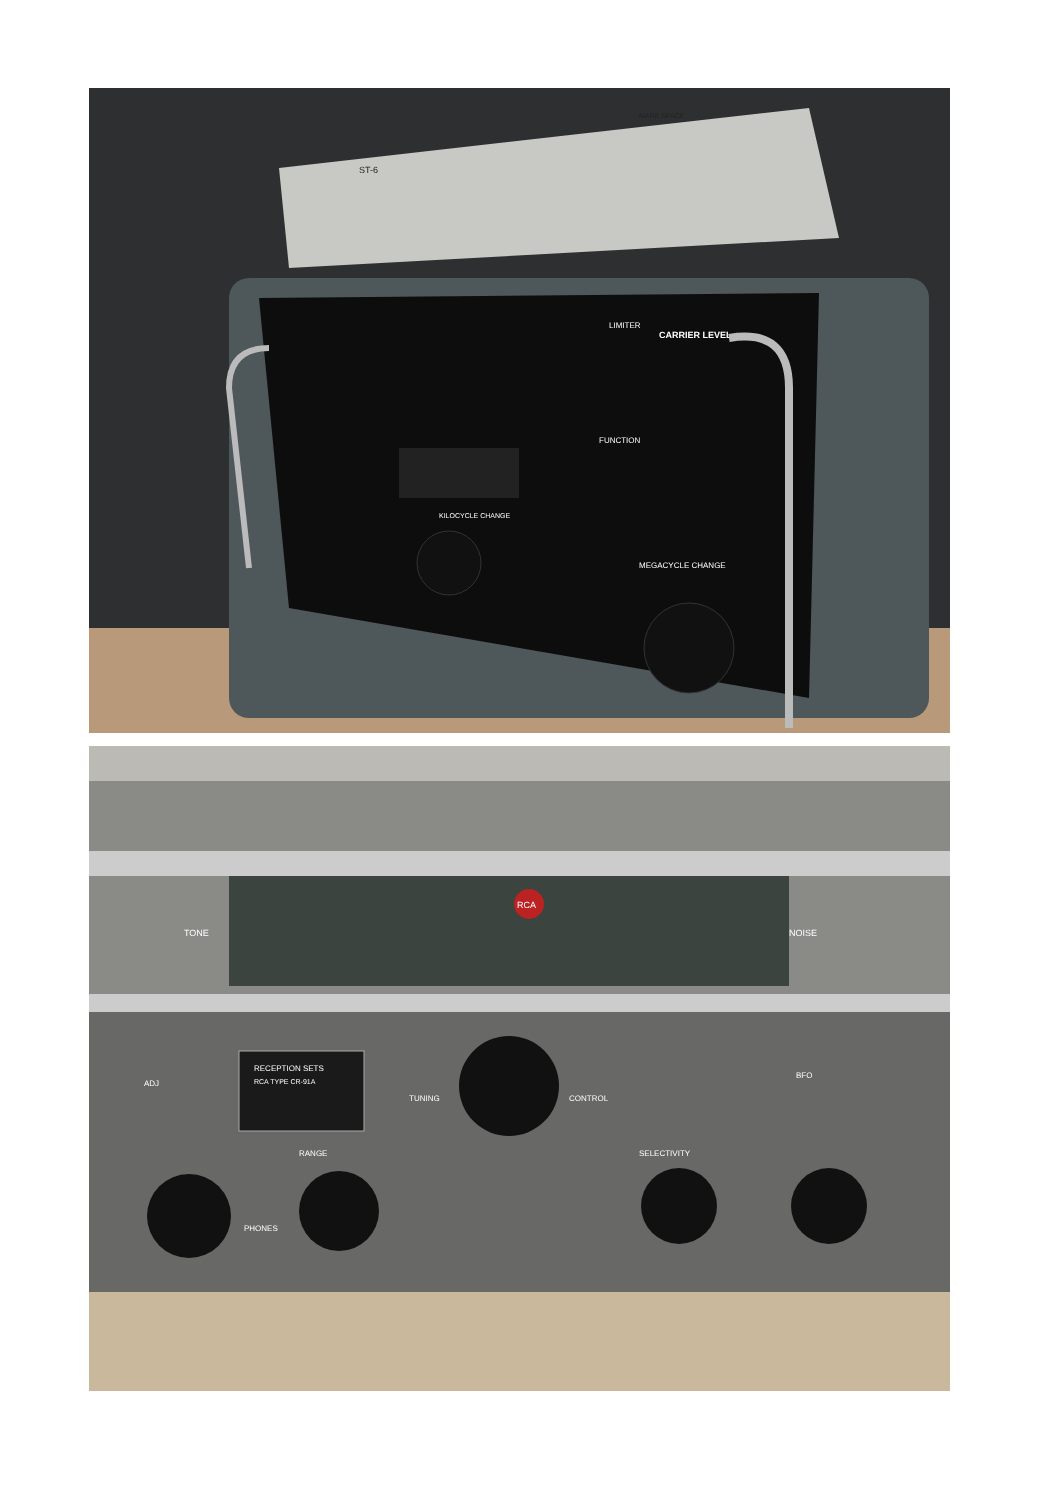ST-6
MARK SPACE
CARRIER LEVEL
LIMITER
FUNCTION
KILOCYCLE CHANGE
MEGACYCLE CHANGE
RECEPTION SETS
RCA TYPE CR-91A
ADJ
TONE
NOISE
TUNING
CONTROL
SELECTIVITY
RANGE
PHONES
BFO
RCA